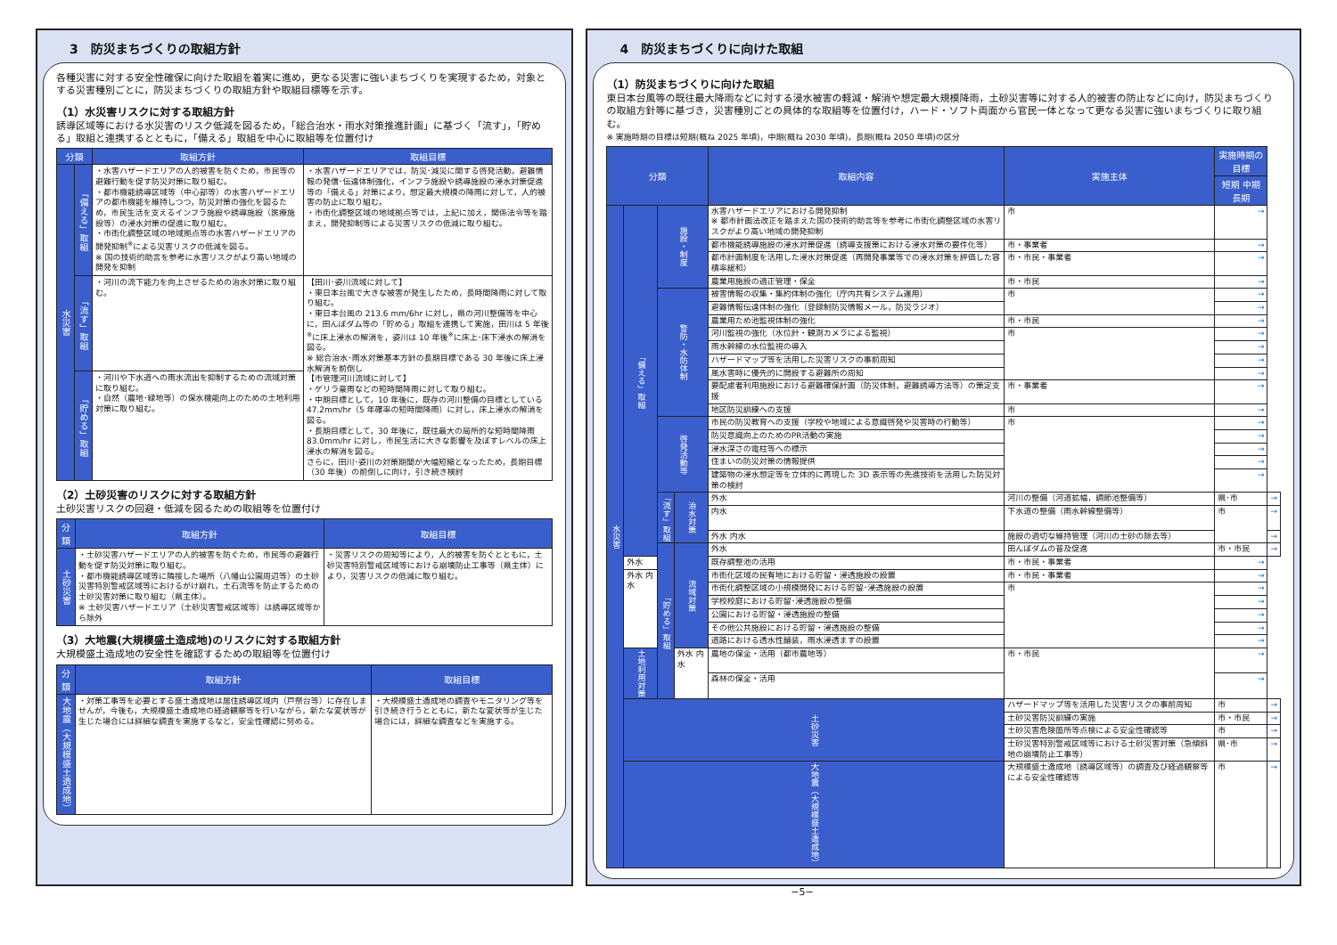3　防災まちづくりの取組方針
各種災害に対する安全性確保に向けた取組を着実に進め，更なる災害に強いまちづくりを実現するため，対象とする災害種別ごとに，防災まちづくりの取組方針や取組目標等を示す。
（1）水災害リスクに対する取組方針
誘導区域等における水災害のリスク低減を図るため，「総合治水・雨水対策推進計画」に基づく「流す」，「貯める」取組と連携するとともに，「備える」取組を中心に取組等を位置付け
| 分類 | | 取組方針 | 取組目標 |
| --- | --- | --- | --- |
| 水災害 | 「備える」取組 | ・水害ハザードエリアの人的被害を防ぐため，市民等の避難行動を促す防災対策に取り組む。 ・都市機能誘導区域等（中心部等）の水害ハザードエリアの都市機能を維持しつつ，防災対策の強化を図るため，市民生活を支えるインフラ施設や誘導施設（医療施設等）の浸水対策の促進に取り組む。 ・市街化調整区域の地域拠点等の水害ハザードエリアの開発抑制<sup>※</sup>による災害リスクの低減を図る。 ※ 国の技術的助言を参考に水害リスクがより高い地域の開発を抑制 | ・水害ハザードエリアでは，防災･減災に関する啓発活動，避難情報の発信･伝達体制強化，インフラ施設や誘導施設の浸水対策促進等の「備える」対策により，想定最大規模の降雨に対して，人的被害の防止に取り組む。 ・市街化調整区域の地域拠点等では，上記に加え，関係法令等を踏まえ，開発抑制等による災害リスクの低減に取り組む。 |
| | 「流す」取組 | ・河川の流下能力を向上させるための治水対策に取り組む。 | 【田川･姿川流域に対して】 ・東日本台風で大きな被害が発生したため，長時間降雨に対して取り組む。 ・東日本台風の 213.6 mm/6hr に対し，県の河川整備等を中心に，田んぼダム等の「貯める」取組を連携して実施，田川は 5 年後<sup>※</sup>に床上浸水の解消を，姿川は 10 年後<sup>※</sup>に床上･床下浸水の解消を図る。 ※ 総合治水･雨水対策基本方針の長期目標である 30 年後に床上浸水解消を前倒し 【市管理河川流域に対して】 ・ゲリラ豪雨などの短時間降雨に対して取り組む。 ・中期目標として，10 年後に，既存の河川整備の目標としている47.2mm/hr（5 年確率の短時間降雨）に対し，床上浸水の解消を図る。 ・長期目標として，30 年後に，既往最大の局所的な短時間降雨 83.0mm/hr に対し，市民生活に大きな影響を及ぼすレベルの床上浸水の解消を図る。 さらに，田川･姿川の対策期間が大幅短縮となったため，長期目標（30 年後）の前倒しに向け，引き続き検討 |
| | 「貯める」取組 | ・河川や下水道への雨水流出を抑制するための流域対策に取り組む。 ・自然（農地･緑地等）の保水機能向上のための土地利用対策に取り組む。 | |
（2）土砂災害のリスクに対する取組方針
土砂災害リスクの回避・低減を図るための取組等を位置付け
| 分類 | 取組方針 | 取組目標 |
| --- | --- | --- |
| 土砂災害 | ・土砂災害ハザードエリアの人的被害を防ぐため，市民等の避難行動を促す防災対策に取り組む。 ・都市機能誘導区域等に隣接した場所（八幡山公園周辺等）の土砂災害特別警戒区域等におけるがけ崩れ，土石流等を防止するための土砂災害対策に取り組む（県主体）。 ※ 土砂災害ハザードエリア（土砂災害警戒区域等）は誘導区域等から除外 | ・災害リスクの周知等により，人的被害を防ぐとともに，土砂災害特別警戒区域等における崩壊防止工事等（県主体）により，災害リスクの低減に取り組む。 |
（3）大地震(大規模盛土造成地)のリスクに対する取組方針
大規模盛土造成地の安全性を確認するための取組等を位置付け
| 分類 | 取組方針 | 取組目標 |
| --- | --- | --- |
| 大地震（大規模盛土造成地） | ・対策工事等を必要とする盛土造成地は居住誘導区域内（戸祭台等）に存在しませんが，今後も，大規模盛土造成地の経過観察等を行いながら，新たな変状等が生じた場合には詳細な調査を実施するなど，安全性確認に努める。 | ・大規模盛土造成地の調査やモニタリング等を引き続き行うとともに，新たな変状等が生じた場合には，詳細な調査などを実施する。 |
4　防災まちづくりに向けた取組
（1）防災まちづくりに向けた取組
東日本台風等の既往最大降雨などに対する浸水被害の軽減・解消や想定最大規模降雨，土砂災害等に対する人的被害の防止などに向け，防災まちづくりの取組方針等に基づき，災害種別ごとの具体的な取組等を位置付け，ハード・ソフト両面から官民一体となって更なる災害に強いまちづくりに取り組む。
※ 実施時期の目標は短期(概ね 2025 年頃)，中期(概ね 2030 年頃)，長期(概ね 2050 年頃)の区分
| 分類 | | | | 取組内容 | 実施主体 | 実施時期の目標 | |
| --- | --- | --- | --- | --- | --- | --- | --- |
| | | | | | | 短期 中期 長期 | |
| 水災害 | 「備える」取組 | 施設・制度 | | 水害ハザードエリアにおける開発抑制 ※ 都市計画法改正を踏まえた国の技術的助言等を参考に市街化調整区域の水害リスクがより高い地域の開発抑制 | 市 | → | |
| | | | | 都市機能誘導施設の浸水対策促進（誘導支援策における浸水対策の要件化等） | 市・事業者 | → | |
| | | | | 都市計画制度を活用した浸水対策促進（再開発事業等での浸水対策を評価した容積率緩和） | 市・市民・事業者 | → | |
| | | | | 農業用施設の適正管理・保全 | 市・市民 | → | |
| | | 警防・水防体制 | | 被害情報の収集・集約体制の強化（庁内共有システム運用） | 市 | → | |
| | | | | 避難情報伝達体制の強化（登録制防災情報メール，防災ラジオ） | | → | |
| | | | | 農業用ため池監視体制の強化 | 市・市民 | → | |
| | | | | 河川監視の強化（水位計・観測カメラによる監視） | 市 | → | |
| | | | | 雨水幹線の水位監視の導入 | | → | |
| | | | | ハザードマップ等を活用した災害リスクの事前周知 | | → | |
| | | | | 風水害時に優先的に開設する避難所の周知 | | → | |
| | | | | 要配慮者利用施設における避難確保計画（防災体制，避難誘導方法等）の策定支援 | 市・事業者 | → | |
| | | | | 地区防災訓練への支援 | 市 | → | |
| | | 啓発活動等 | | 市民の防災教育への支援（学校や地域による意識啓発や災害時の行動等） | 市 | → | |
| | | | | 防災意識向上のためのPR活動の実施 | | → | |
| | | | | 浸水深さの電柱等への標示 | | → | |
| | | | | 住まいの防災対策の情報提供 | | → | |
| | | | | 建築物の浸水想定等を立体的に再現した 3D 表示等の先進技術を活用した防災対策の検討 | | → | |
| | | 「流す」取組 | 治水対策 | 外水 | 河川の整備（河道拡幅，調節池整備等） | 県･市 | → |
| | | | | 内水 | 下水道の整備（雨水幹線整備等） | 市 | → |
| | | | | 外水 内水 | 施設の適切な維持管理（河川の土砂の除去等） | | → |
| | | 「貯める」取組 | 流域対策 | 外水 | 田んぼダムの普及促進 | 市・市民 | → |
| | 外水 | | | 既存調整池の活用 | 市・市民・事業者 | → | |
| | 外水 内水 | | | 市街化区域の民有地における貯留・浸透施設の設置 | 市・市民・事業者 | → | |
| | | | | 市街化調整区域の小規模開発における貯留･浸透施設の設置 | 市 | → | |
| | | | | 学校校庭における貯留･浸透施設の整備 | | → | |
| | | | | 公園における貯留・浸透施設の整備 | | → | |
| | | | | その他公共施設における貯留・浸透施設の整備 | | → | |
| | | | | 道路における透水性舗装，雨水浸透ますの設置 | | → | |
| | 土地利用対策 | | 外水 内水 | 農地の保全・活用（都市農地等） | 市・市民 | → | |
| | | | | 森林の保全・活用 | | → | |
| | 土砂災害 | | | | ハザードマップ等を活用した災害リスクの事前周知 | 市 | → |
| | | | | | 土砂災害防災訓練の実施 | 市・市民 | → |
| | | | | | 土砂災害危険箇所等点検による安全性確認等 | 市 | → |
| | | | | | 土砂災害特別警戒区域等における土砂災害対策（急傾斜地の崩壊防止工事等） | 県･市 | → |
| | 大地震（大規模盛土造成地） | | | | 大規模盛土造成地（誘導区域等）の調査及び経過観察等による安全性確認等 | 市 | → |
−5−